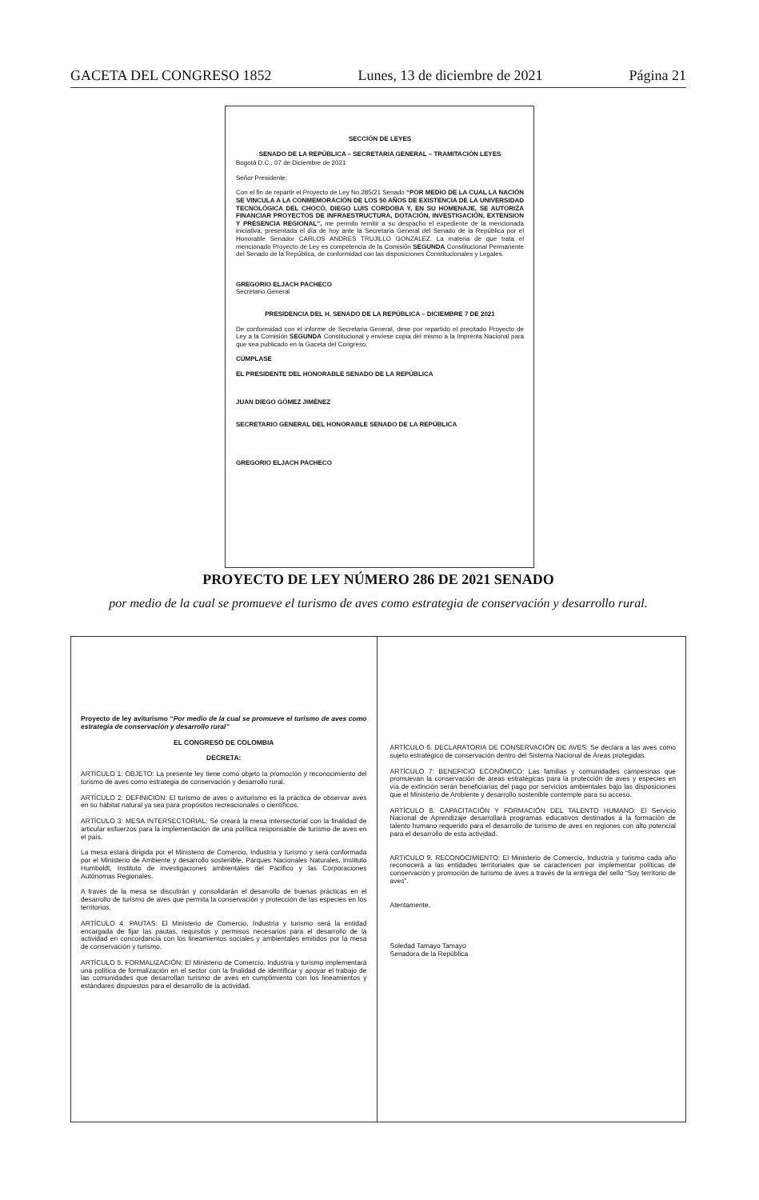GACETA DEL CONGRESO 1852 Lunes, 13 de diciembre de 2021 Página 21
SECCIÓN DE LEYES
SENADO DE LA REPÚBLICA – SECRETARIA GENERAL – TRAMITACIÓN LEYES
Bogotá D.C., 07 de Diciembre de 2021
Señor Presidente:
Con el fin de repartir el Proyecto de Ley No.285/21 Senado “POR MEDIO DE LA CUAL LA NACIÓN SE VINCULA A LA CONMEMORACIÓN DE LOS 50 AÑOS DE EXISTENCIA DE LA UNIVERSIDAD TECNOLÓGICA DEL CHOCÓ, DIEGO LUIS CORDOBA Y, EN SU HOMENAJE, SE AUTORIZA FINANCIAR PROYECTOS DE INFRAESTRUCTURA, DOTACIÓN, INVESTIGACIÓN, EXTENSION Y PRESENCIA REGIONAL”, me permito remitir a su despacho el expediente de la mencionada iniciativa, presentada el día de hoy ante la Secretaria General del Senado de la República por el Honorable Senador CARLOS ANDRES TRUJILLO GONZALEZ. La materia de que trata el mencionado Proyecto de Ley es competencia de la Comisión SEGUNDA Constitucional Permanente del Senado de la República, de conformidad con las disposiciones Constitucionales y Legales.
GREGORIO ELJACH PACHECO
Secretario General
PRESIDENCIA DEL H. SENADO DE LA REPÚBLICA – DICIEMBRE 7 DE 2021
De conformidad con el informe de Secretaria General, dese por repartido el precitado Proyecto de Ley a la Comisión SEGUNDA Constitucional y envíese copia del mismo a la Imprenta Nacional para que sea publicado en la Gaceta del Congreso.
CÚMPLASE
EL PRESIDENTE DEL HONORABLE SENADO DE LA REPÚBLICA
JUAN DIEGO GÓMEZ JIMÉNEZ
SECRETARIO GENERAL DEL HONORABLE SENADO DE LA REPÚBLICA
GREGORIO ELJACH PACHECO
PROYECTO DE LEY NÚMERO 286 DE 2021 SENADO
por medio de la cual se promueve el turismo de aves como estrategia de conservación y desarrollo rural.
Proyecto de ley aviturismo “Por medio de la cual se promueve el turismo de aves como estrategia de conservación y desarrollo rural”
EL CONGRESO DE COLOMBIA
DECRETA:
ARTÍCULO 1: OBJETO: La presente ley tiene como objeto la promoción y reconocimiento del turismo de aves como estrategia de conservación y desarrollo rural.
ARTÍCULO 2: DEFINICIÓN: El turismo de aves o aviturismo es la práctica de observar aves en su hábitat natural ya sea para propósitos recreacionales o científicos.
ARTÍCULO 3: MESA INTERSECTORIAL: Se creará la mesa intersectorial con la finalidad de articular esfuerzos para la implementación de una política responsable de turismo de aves en el país.
La mesa estará dirigida por el Ministerio de Comercio, Industria y turismo y será conformada por el Ministerio de Ambiente y desarrollo sostenible, Parques Nacionales Naturales, Instituto Humboldt, Instituto de investigaciones ambientales del Pacifico y las Corporaciones Autónomas Regionales.
A través de la mesa se discutirán y consolidarán el desarrollo de buenas prácticas en el desarrollo de turismo de aves que permita la conservación y protección de las especies en los territorios.
ARTÍCULO 4. PAUTAS: El Ministerio de Comercio, Industria y turismo será la entidad encargada de fijar las pautas, requisitos y permisos necesarios para el desarrollo de la actividad en concordancia con los lineamientos sociales y ambientales emitidos por la mesa de conservación y turismo.
ARTÍCULO 5. FORMALIZACIÓN: El Ministerio de Comercio, Industria y turismo implementará una política de formalización en el sector con la finalidad de identificar y apoyar el trabajo de las comunidades que desarrollan turismo de aves en cumplimiento con los lineamientos y estándares dispuestos para el desarrollo de la actividad.
ARTÍCULO 6. DECLARATORIA DE CONSERVACIÓN DE AVES: Se declara a las aves como sujeto estratégico de conservación dentro del Sistema Nacional de Áreas protegidas.
ARTÍCULO 7: BENEFICIO ECONÓMICO: Las familias y comunidades campesinas que promuevan la conservación de áreas estratégicas para la protección de aves y especies en vía de extinción serán beneficiarias del pago por servicios ambientales bajo las disposiciones que el Ministerio de Ambiente y desarrollo sostenible contemple para su acceso.
ARTÍCULO 8. CAPACITACIÓN Y FORMACIÓN DEL TALENTO HUMANO: El Servicio Nacional de Aprendizaje desarrollará programas educativos destinados a la formación de talento humano requerido para el desarrollo de turismo de aves en regiones con alto potencial para el desarrollo de esta actividad.
ARTICULO 9. RECONOCIMIENTO: El Ministerio de Comercio, Industria y turismo cada año reconocerá a las entidades territoriales que se caractericen por implementar políticas de conservación y promoción de turismo de aves a través de la entrega del sello “Soy territorio de aves”.
Atentamente,
Soledad Tamayo Tamayo
Senadora de la República